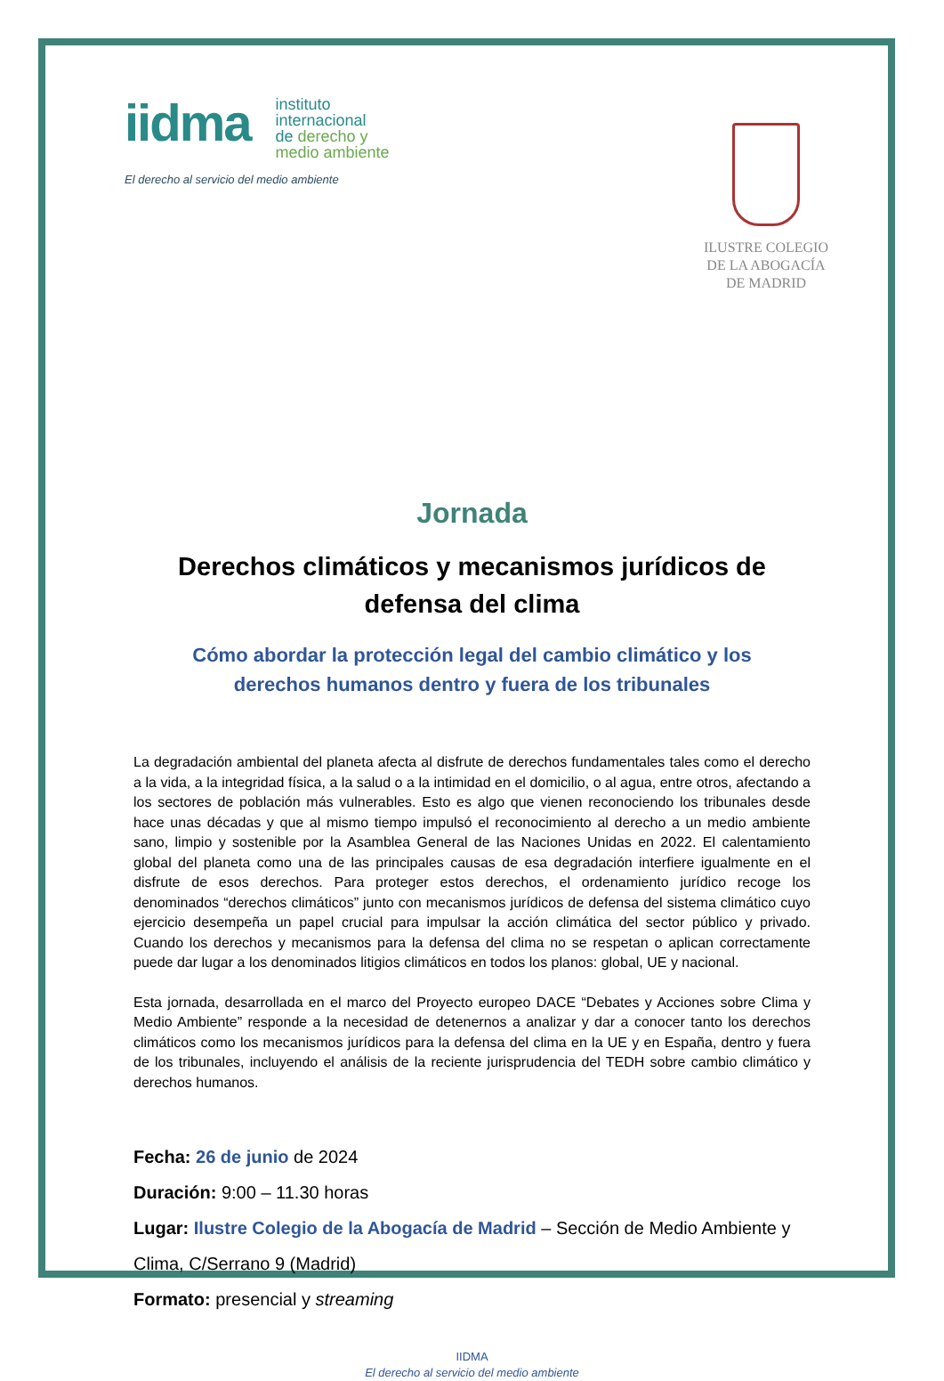iidma
instituto
internacional
de derecho y
medio ambiente
El derecho al servicio del medio ambiente
ILUSTRE COLEGIO
DE LA ABOGACÍA
DE MADRID
Jornada
Derechos climáticos y mecanismos jurídicos de defensa del clima
Cómo abordar la protección legal del cambio climático y los derechos humanos dentro y fuera de los tribunales
La degradación ambiental del planeta afecta al disfrute de derechos fundamentales tales como el derecho a la vida, a la integridad física, a la salud o a la intimidad en el domicilio, o al agua, entre otros, afectando a los sectores de población más vulnerables. Esto es algo que vienen reconociendo los tribunales desde hace unas décadas y que al mismo tiempo impulsó el reconocimiento al derecho a un medio ambiente sano, limpio y sostenible por la Asamblea General de las Naciones Unidas en 2022. El calentamiento global del planeta como una de las principales causas de esa degradación interfiere igualmente en el disfrute de esos derechos. Para proteger estos derechos, el ordenamiento jurídico recoge los denominados “derechos climáticos” junto con mecanismos jurídicos de defensa del sistema climático cuyo ejercicio desempeña un papel crucial para impulsar la acción climática del sector público y privado. Cuando los derechos y mecanismos para la defensa del clima no se respetan o aplican correctamente puede dar lugar a los denominados litigios climáticos en todos los planos: global, UE y nacional.
Esta jornada, desarrollada en el marco del Proyecto europeo DACE “Debates y Acciones sobre Clima y Medio Ambiente” responde a la necesidad de detenernos a analizar y dar a conocer tanto los derechos climáticos como los mecanismos jurídicos para la defensa del clima en la UE y en España, dentro y fuera de los tribunales, incluyendo el análisis de la reciente jurisprudencia del TEDH sobre cambio climático y derechos humanos.
Fecha: 26 de junio de 2024
Duración: 9:00 – 11.30 horas
Lugar: Ilustre Colegio de la Abogacía de Madrid – Sección de Medio Ambiente y Clima, C/Serrano 9 (Madrid)
Formato: presencial y streaming
IIDMA
El derecho al servicio del medio ambiente